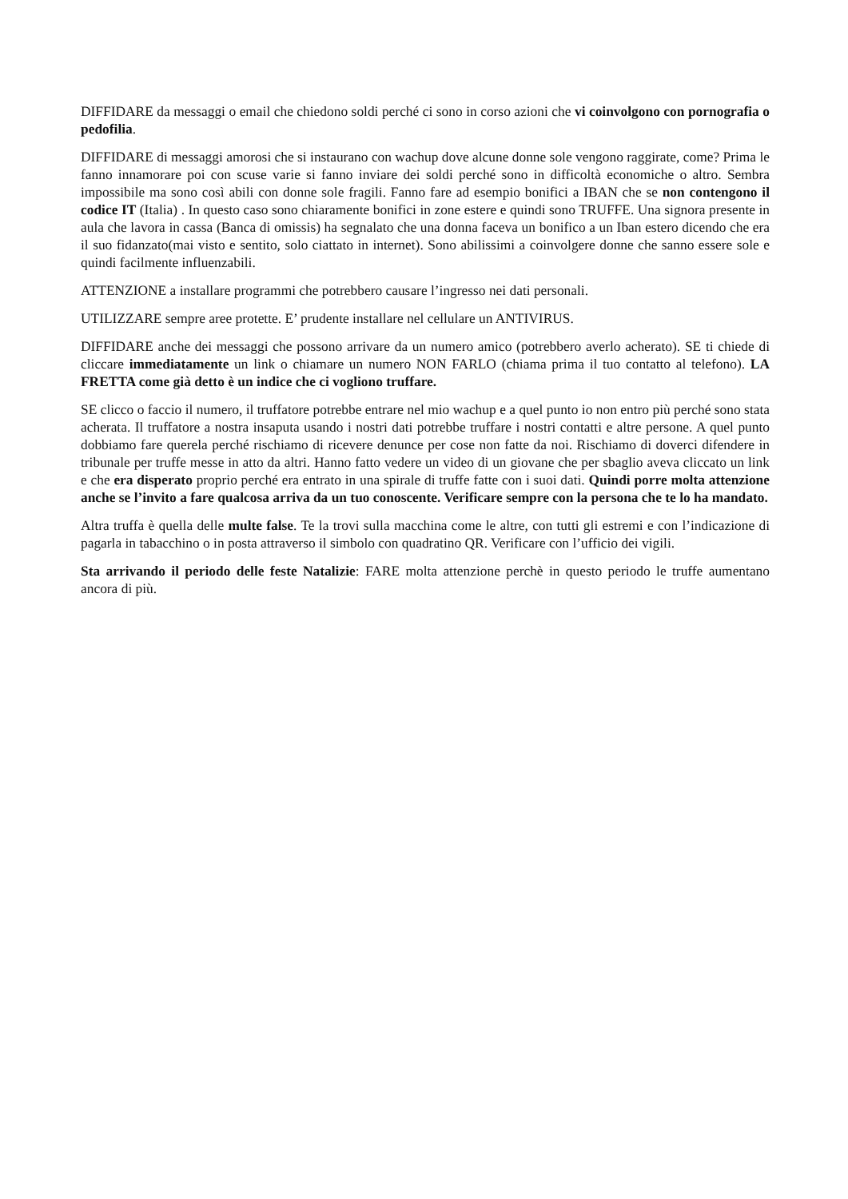DIFFIDARE da messaggi o email che chiedono soldi perché ci sono in corso azioni che vi coinvolgono con pornografia o pedofilia.
DIFFIDARE di messaggi amorosi che si instaurano con wachup dove alcune donne sole vengono raggirate, come? Prima le fanno innamorare poi con scuse varie si fanno inviare dei soldi perché sono in difficoltà economiche o altro. Sembra impossibile ma sono così abili con donne sole fragili. Fanno fare ad esempio bonifici a IBAN che se non contengono il codice IT (Italia) . In questo caso sono chiaramente bonifici in zone estere e quindi sono TRUFFE. Una signora presente in aula che lavora in cassa (Banca di omissis) ha segnalato che una donna faceva un bonifico a un Iban estero dicendo che era il suo fidanzato(mai visto e sentito, solo ciattato in internet). Sono abilissimi a coinvolgere donne che sanno essere sole e quindi facilmente influenzabili.
ATTENZIONE a installare programmi che potrebbero causare l’ingresso nei dati personali.
UTILIZZARE sempre aree protette. E’ prudente installare nel cellulare un ANTIVIRUS.
DIFFIDARE anche dei messaggi che possono arrivare da un numero amico (potrebbero averlo acherato). SE ti chiede di cliccare immediatamente un link o chiamare un numero NON FARLO (chiama prima il tuo contatto al telefono). LA FRETTA come già detto è un indice che ci vogliono truffare.
SE clicco o faccio il numero, il truffatore potrebbe entrare nel mio wachup e a quel punto io non entro più perché sono stata acherata. Il truffatore a nostra insaputa usando i nostri dati potrebbe truffare i nostri contatti e altre persone. A quel punto dobbiamo fare querela perché rischiamo di ricevere denunce per cose non fatte da noi. Rischiamo di doverci difendere in tribunale per truffe messe in atto da altri. Hanno fatto vedere un video di un giovane che per sbaglio aveva cliccato un link e che era disperato proprio perché era entrato in una spirale di truffe fatte con i suoi dati. Quindi porre molta attenzione anche se l’invito a fare qualcosa arriva da un tuo conoscente. Verificare sempre con la persona che te lo ha mandato.
Altra truffa è quella delle multe false. Te la trovi sulla macchina come le altre, con tutti gli estremi e con l’indicazione di pagarla in tabacchino o in posta attraverso il simbolo con quadratino QR. Verificare con l’ufficio dei vigili.
Sta arrivando il periodo delle feste Natalizie: FARE molta attenzione perchè in questo periodo le truffe aumentano ancora di più.